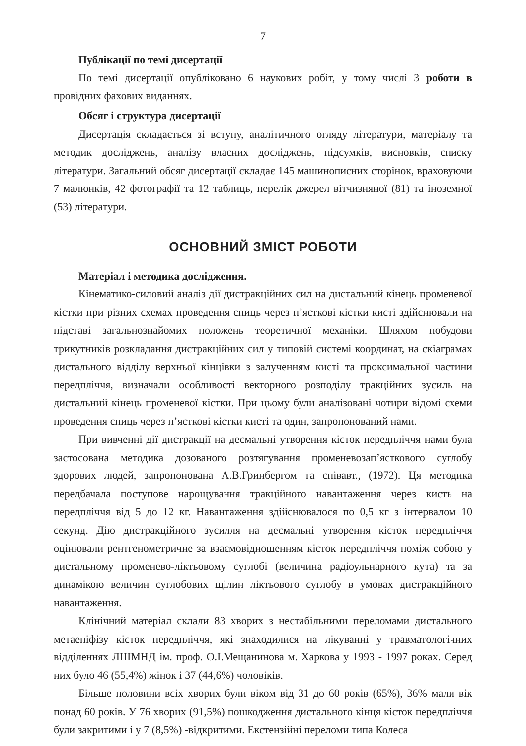7
Публікації по темі дисертації
По темі дисертації опубліковано 6 наукових робіт, у тому числі 3 роботи в провідних фахових виданнях.
Обсяг і структура дисертації
Дисертація складається зі вступу, аналітичного огляду літератури, матеріалу та методик досліджень, аналізу власних досліджень, підсумків, висновків, списку літератури. Загальний обсяг дисертації складає 145 машинописних сторінок, враховуючи 7 малюнків, 42 фотографії та 12 таблиць, перелік джерел вітчизняної (81) та іноземної (53) літератури.
ОСНОВНИЙ ЗМІСТ РОБОТИ
Матеріал і методика дослідження.
Кінематико-силовий аналіз дії дистракційних сил на дистальний кінець променевої кістки при різних схемах проведення спиць через п’ясткові кістки кисті здійснювали на підставі загальнознайомих положень теоретичної механіки. Шляхом побудови трикутників розкладання дистракційних сил у типовій системі координат, на скіаграмах дистального відділу верхньої кінцівки з залученням кисті та проксимальної частини передпліччя, визначали особливості векторного розподілу тракційних зусиль на дистальний кінець променевої кістки. При цьому були аналізовані чотири відомі схеми проведення спиць через п’ясткові кістки кисті та один, запропонований нами.
При вивченні дії дистракції на десмальні утворення кісток передпліччя нами була застосована методика дозованого розтягування променевозап’ясткового суглобу здорових людей, запропонована А.В.Гринбергом та співавт., (1972). Ця методика передбачала поступове нарощування тракційного навантаження через кисть на передпліччя від 5 до 12 кг. Навантаження здійснювалося по 0,5 кг з інтервалом 10 секунд. Дію дистракційного зусилля на десмальні утворення кісток передпліччя оцінювали рентгенометричне за взаємовідношенням кісток передпліччя поміж собою у дистальному променево-ліктьовому суглобі (величина радіоульнарного кута) та за динамікою величин суглобових щілин ліктьового суглобу в умовах дистракційного навантаження.
Клінічний матеріал склали 83 хворих з нестабільними переломами дистального метаепіфізу кісток передпліччя, які знаходилися на лікуванні у травматологічних відділеннях ЛШМНД ім. проф. О.І.Мещанинова м. Харкова у 1993 - 1997 роках. Серед них було 46 (55,4%) жінок і 37 (44,6%) чоловіків.
Більше половини всіх хворих були віком від 31 до 60 років (65%), 36% мали вік понад 60 років. У 76 хворих (91,5%) пошкодження дистального кінця кісток передпліччя були закритими і у 7 (8,5%) -відкритими. Екстензійні переломи типа Колеса